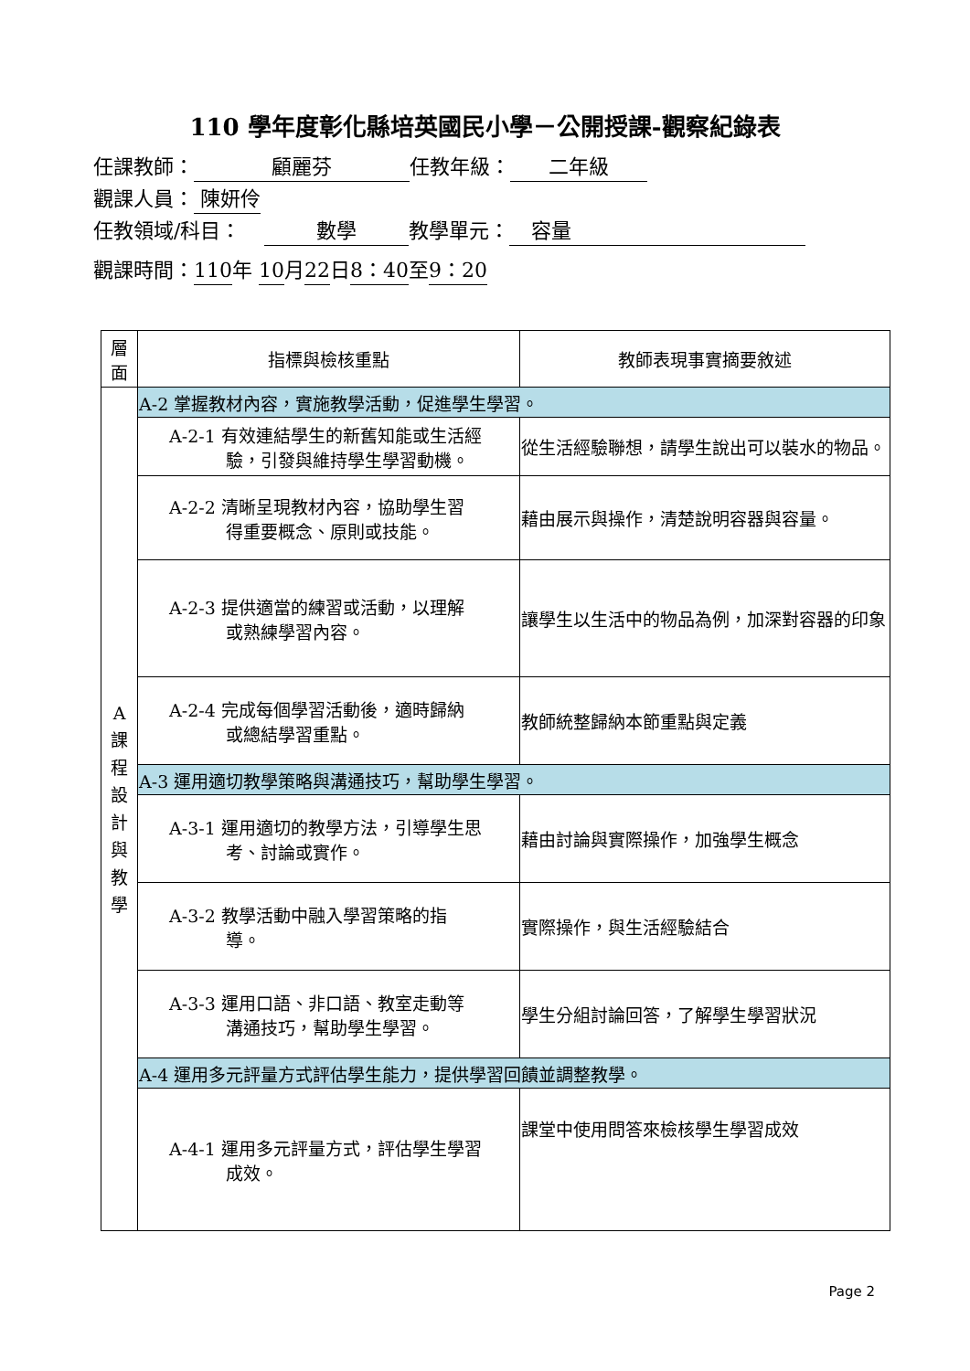110 學年度彰化縣培英國民小學－公開授課-觀察紀錄表
任課教師： 顧麗芬 任教年級： 二年級
觀課人員： 陳妍伶
任教領域/科目： 數學 教學單元： 容量
觀課時間：110 年 10 月22 日8：40 至 9：20
| 層 面 | 指標與檢核重點 | 教師表現事實摘要敘述 |
| --- | --- | --- |
| A 課 程 設 計 與 教 學 | A-2 掌握教材內容，實施教學活動，促進學生學習。 | |
| | A-2-1 有效連結學生的新舊知能或生活經 驗，引發與維持學生學習動機。 | 從生活經驗聯想，請學生說出可以裝水的物品。 |
| | A-2-2 清晰呈現教材內容，協助學生習 得重要概念、原則或技能。 | 藉由展示與操作，清楚說明容器與容量。 |
| | A-2-3 提供適當的練習或活動，以理解 或熟練學習內容。 | 讓學生以生活中的物品為例，加深對容器的印象 |
| | A-2-4 完成每個學習活動後，適時歸納 或總結學習重點。 | 教師統整歸納本節重點與定義 |
| | A-3 運用適切教學策略與溝通技巧，幫助學生學習。 | |
| | A-3-1 運用適切的教學方法，引導學生思 考、討論或實作。 | 藉由討論與實際操作，加強學生概念 |
| | A-3-2 教學活動中融入學習策略的指 導。 | 實際操作，與生活經驗結合 |
| | A-3-3 運用口語、非口語、教室走動等 溝通技巧，幫助學生學習。 | 學生分組討論回答，了解學生學習狀況 |
| | A-4 運用多元評量方式評估學生能力，提供學習回饋並調整教學。 | |
| | A-4-1 運用多元評量方式，評估學生學習 成效。 | 課堂中使用問答來檢核學生學習成效 |
Page 2